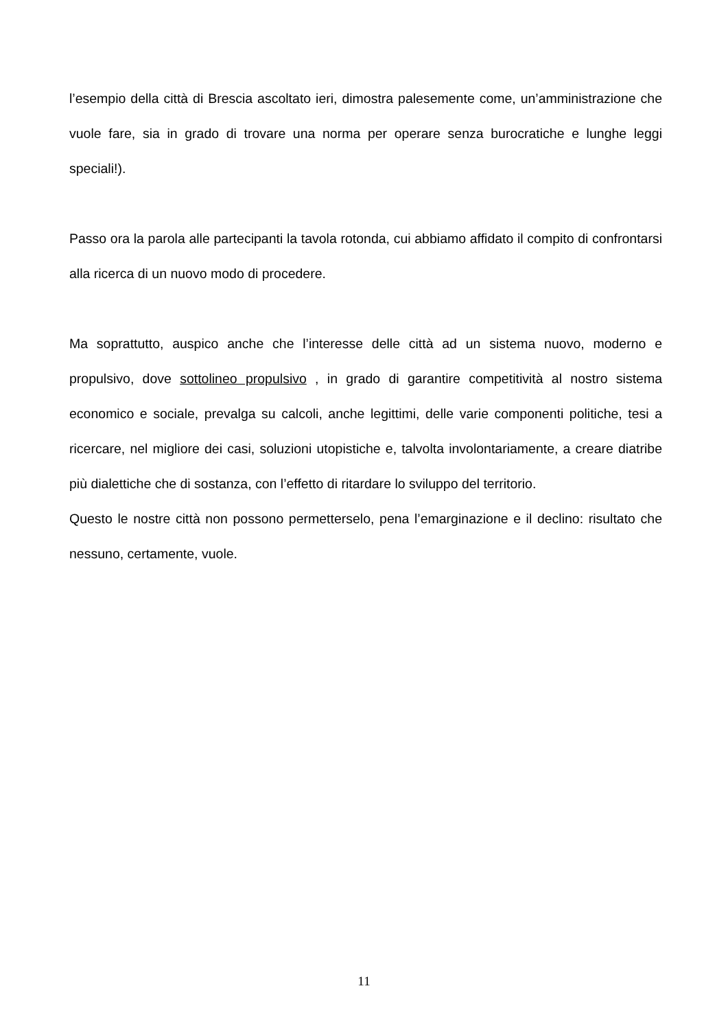l’esempio della città di Brescia ascoltato ieri, dimostra palesemente come, un’amministrazione che vuole fare, sia in grado di trovare una norma per operare senza burocratiche e lunghe leggi speciali!).
Passo ora la parola alle partecipanti la tavola rotonda, cui abbiamo affidato il compito di confrontarsi alla ricerca di un nuovo modo di procedere.
Ma soprattutto, auspico anche che l’interesse delle città ad un sistema nuovo, moderno e propulsivo, dove sottolineo propulsivo , in grado di garantire competitività al nostro sistema economico e sociale, prevalga su calcoli, anche legittimi, delle varie componenti politiche, tesi a ricercare, nel migliore dei casi, soluzioni utopistiche e, talvolta involontariamente, a creare diatribe più dialettiche che di sostanza, con l’effetto di ritardare lo sviluppo del territorio.
Questo le nostre città non possono permetterselo, pena l’emarginazione e il declino: risultato che nessuno, certamente, vuole.
11